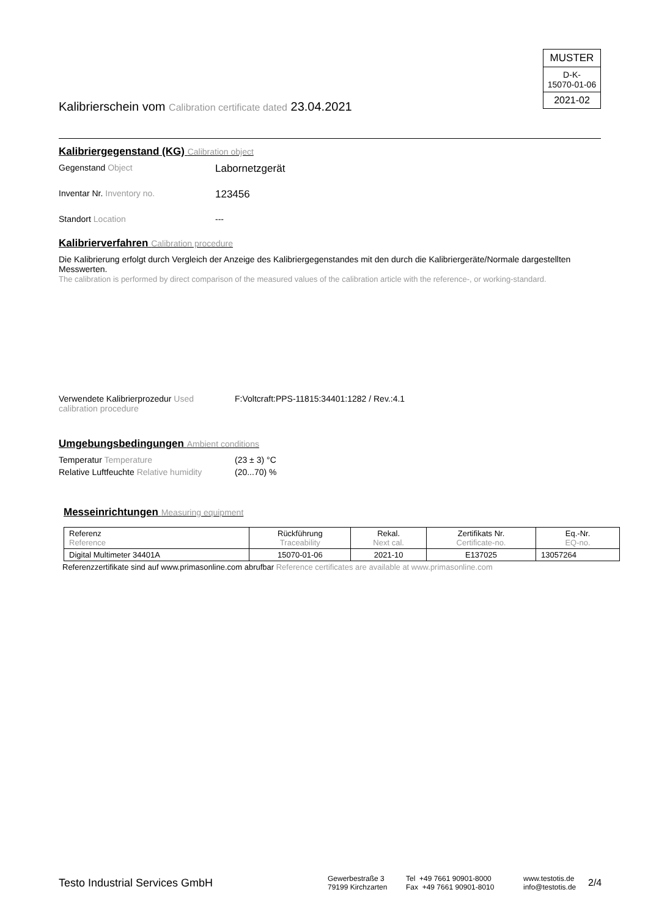MUSTER
D-K-
15070-01-06
2021-02
Kalibrierschein vom Calibration certificate dated 23.04.2021
Kalibriergegenstand (KG) Calibration object
Gegenstand Object
Labornetzgerät
Inventar Nr. Inventory no.
123456
Standort Location ---
Kalibrierverfahren Calibration procedure
Die Kalibrierung erfolgt durch Vergleich der Anzeige des Kalibriergegenstandes mit den durch die Kalibriergeräte/Normale dargestellten Messwerten.
The calibration is performed by direct comparison of the measured values of the calibration article with the reference-, or working-standard.
Verwendete Kalibrierprozedur Used calibration procedure
F:Voltcraft:PPS-11815:34401:1282 / Rev.:4.1
Umgebungsbedingungen Ambient conditions
Temperatur Temperature (23 ± 3) °C
Relative Luftfeuchte Relative humidity
(20...70) %
Messeinrichtungen Measuring equipment
| Referenz Reference | Rückführung Traceability | Rekal. Next cal. | Zertifikats Nr. Certificate-no. | Eq.-Nr. EQ-no. |
| --- | --- | --- | --- | --- |
| Digital Multimeter 34401A | 15070-01-06 | 2021-10 | E137025 | 13057264 |
Referenzzertifikate sind auf www.primasonline.com abrufbar Reference certificates are available at www.primasonline.com
Testo Industrial Services GmbH
Gewerbestraße 3
79199 Kirchzarten
Tel +49 7661 90901-8000
Fax +49 7661 90901-8010
www.testotis.de
info@testotis.de
2/4